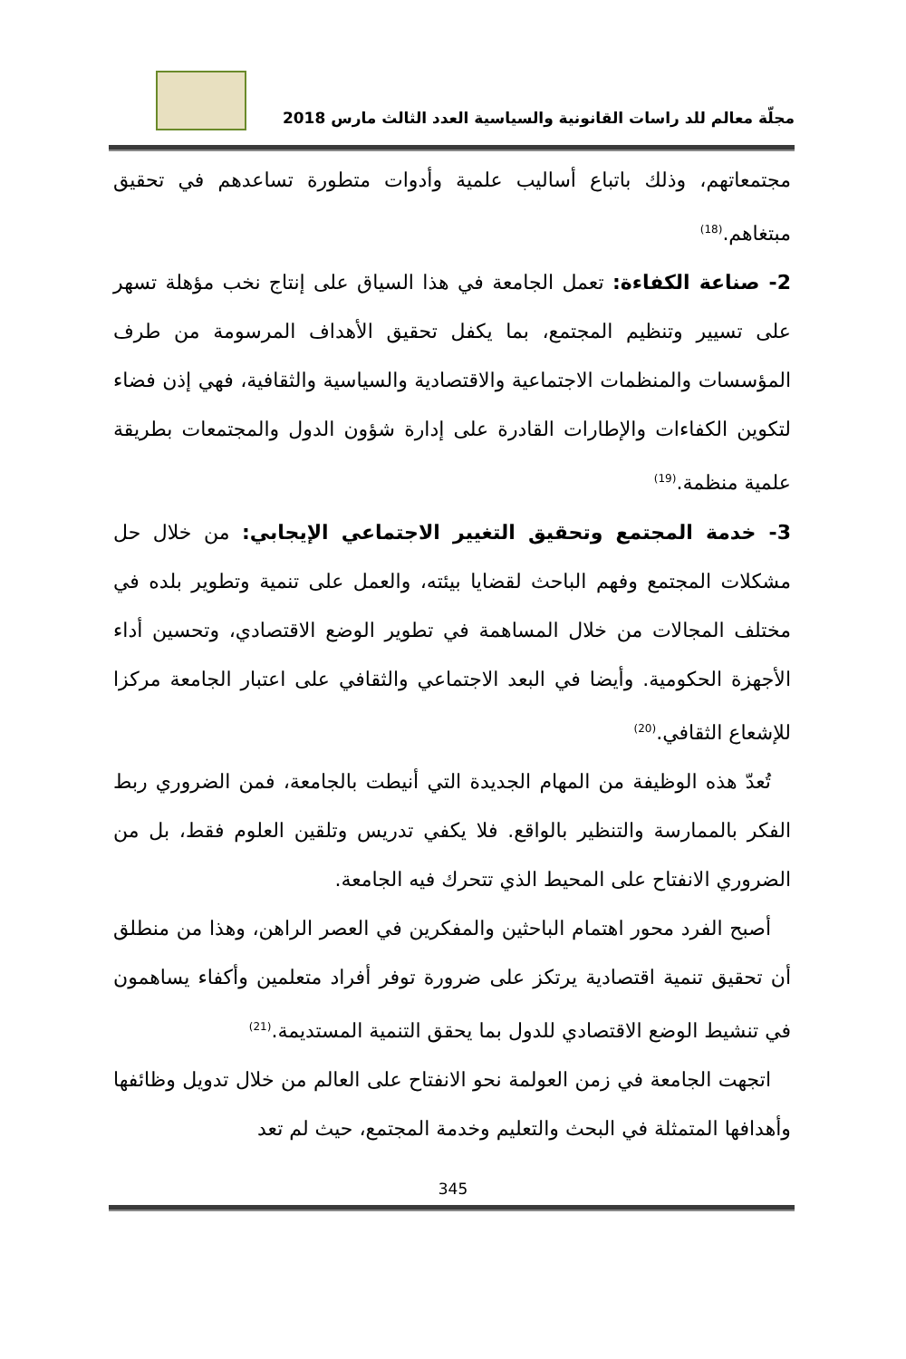مجلّة معالم للد راسات القانونية والسياسية العدد الثالث مارس 2018
مجتمعاتهم، وذلك باتباع أساليب علمية وأدوات متطورة تساعدهم في تحقيق مبتغاهم.<sup>(18)</sup>
2- صناعة الكفاءة: تعمل الجامعة في هذا السياق على إنتاج نخب مؤهلة تسهر على تسيير وتنظيم المجتمع، بما يكفل تحقيق الأهداف المرسومة من طرف المؤسسات والمنظمات الاجتماعية والاقتصادية والسياسية والثقافية، فهي إذن فضاء لتكوين الكفاءات والإطارات القادرة على إدارة شؤون الدول والمجتمعات بطريقة علمية منظمة.<sup>(19)</sup>
3- خدمة المجتمع وتحقيق التغيير الاجتماعي الإيجابي: من خلال حل مشكلات المجتمع وفهم الباحث لقضايا بيئته، والعمل على تنمية وتطوير بلده في مختلف المجالات من خلال المساهمة في تطوير الوضع الاقتصادي، وتحسين أداء الأجهزة الحكومية. وأيضا في البعد الاجتماعي والثقافي على اعتبار الجامعة مركزا للإشعاع الثقافي.<sup>(20)</sup>
تُعدّ هذه الوظيفة من المهام الجديدة التي أنيطت بالجامعة، فمن الضروري ربط الفكر بالممارسة والتنظير بالواقع. فلا يكفي تدريس وتلقين العلوم فقط، بل من الضروري الانفتاح على المحيط الذي تتحرك فيه الجامعة.
أصبح الفرد محور اهتمام الباحثين والمفكرين في العصر الراهن، وهذا من منطلق أن تحقيق تنمية اقتصادية يرتكز على ضرورة توفر أفراد متعلمين وأكفاء يساهمون في تنشيط الوضع الاقتصادي للدول بما يحقق التنمية المستديمة.<sup>(21)</sup>
اتجهت الجامعة في زمن العولمة نحو الانفتاح على العالم من خلال تدويل وظائفها وأهدافها المتمثلة في البحث والتعليم وخدمة المجتمع، حيث لم تعد
345